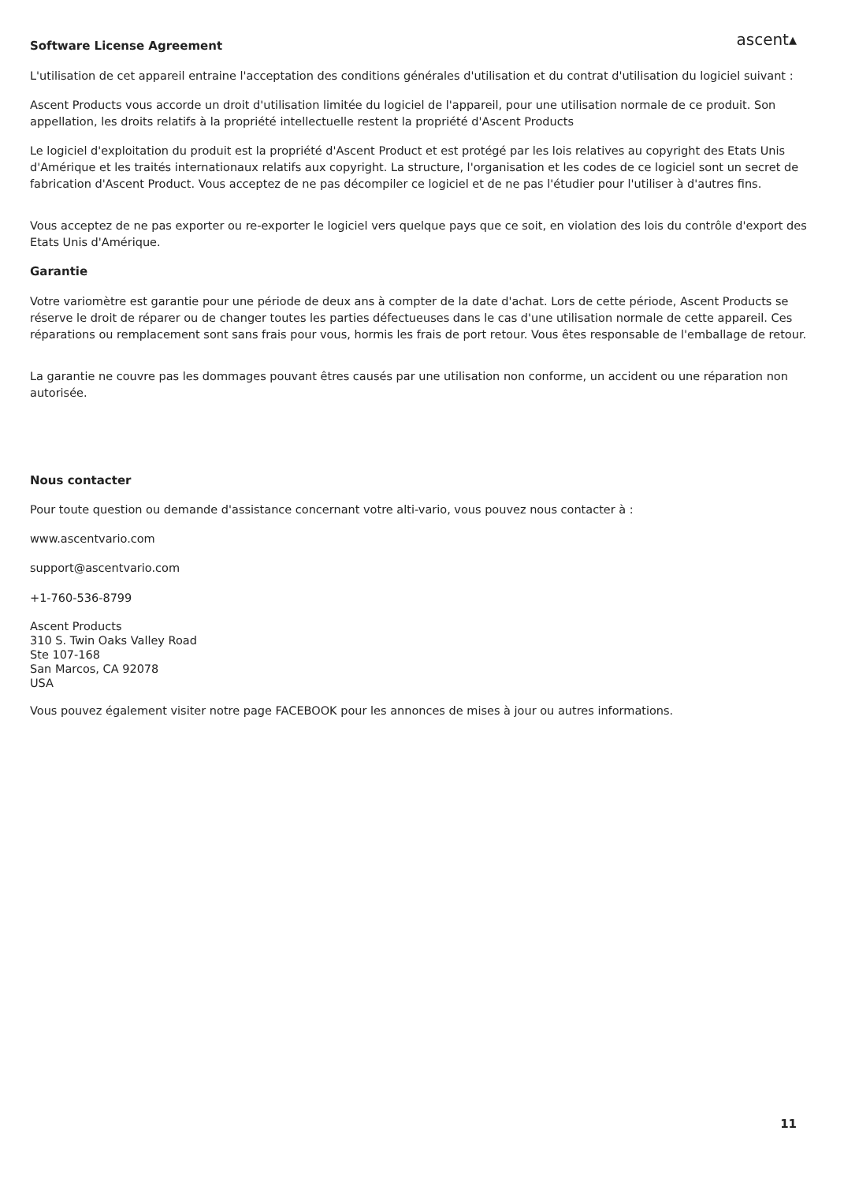ascent▴
Software License Agreement
L'utilisation de cet appareil entraine l'acceptation des conditions générales d'utilisation et du contrat d'utilisation du logiciel suivant :
Ascent Products vous accorde un droit d'utilisation limitée du logiciel de l'appareil, pour une utilisation normale de ce produit. Son appellation, les droits relatifs à la propriété intellectuelle restent la propriété d'Ascent Products
Le logiciel d'exploitation du produit est la propriété d'Ascent Product et est protégé par les lois relatives au copyright des Etats Unis d'Amérique et les traités internationaux relatifs aux copyright. La structure, l'organisation et les codes de ce logiciel sont un secret de fabrication d'Ascent Product. Vous acceptez de ne pas décompiler ce logiciel et de ne pas l'étudier pour l'utiliser à d'autres fins.
Vous acceptez de ne pas exporter ou re-exporter le logiciel vers quelque pays que ce soit, en violation des lois du contrôle d'export des Etats Unis d'Amérique.
Garantie
Votre variomètre est garantie pour une période de deux ans à compter de la date d'achat. Lors de cette période, Ascent Products se réserve le droit de réparer ou de changer toutes les parties défectueuses dans le cas d'une utilisation normale de cette appareil. Ces réparations ou remplacement sont sans frais pour vous, hormis les frais de port retour. Vous êtes responsable de l'emballage de retour.
La garantie ne couvre pas les dommages pouvant êtres causés par une utilisation non conforme, un accident ou une réparation non autorisée.
Nous contacter
Pour toute question ou demande d'assistance concernant votre alti-vario, vous pouvez nous contacter à :
www.ascentvario.com
support@ascentvario.com
+1-760-536-8799
Ascent Products
310 S. Twin Oaks Valley Road
Ste 107-168
San Marcos, CA 92078
USA
Vous pouvez également visiter notre page FACEBOOK pour les annonces de mises à jour ou autres informations.
11